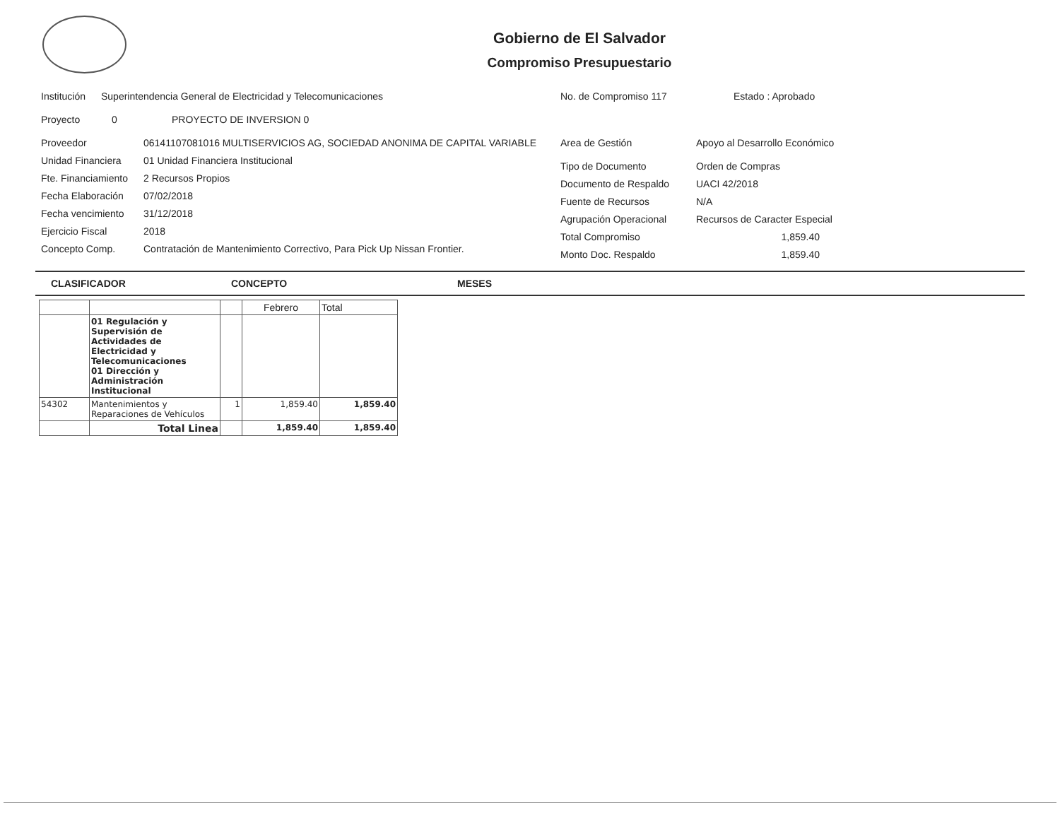Gobierno de El Salvador
Compromiso Presupuestario
Institución Superintendencia General de Electricidad y Telecomunicaciones
Proyecto 0 PROYECTO DE INVERSION 0
Proveedor 06141107081016 MULTISERVICIOS AG, SOCIEDAD ANONIMA DE CAPITAL VARIABLE
Unidad Financiera 01 Unidad Financiera Institucional
Fte. Financiamiento 2 Recursos Propios
Fecha Elaboración 07/02/2018
Fecha vencimiento 31/12/2018
Ejercicio Fiscal 2018
Concepto Comp. Contratación de Mantenimiento Correctivo, Para Pick Up Nissan Frontier.
No. de Compromiso 117 Estado : Aprobado
Area de Gestión Apoyo al Desarrollo Económico
Tipo de Documento Orden de Compras
Documento de Respaldo UACI 42/2018
Fuente de Recursos N/A
Agrupación Operacional Recursos de Caracter Especial
Total Compromiso 1,859.40
Monto Doc. Respaldo 1,859.40
CLASIFICADOR CONCEPTO MESES
| | | | Febrero | Total |
| --- | --- | --- | --- | --- |
| | 01 Regulación y Supervisión de Actividades de Electricidad y Telecomunicaciones 01 Dirección y Administración Institucional | | | |
| 54302 | Mantenimientos y Reparaciones de Vehículos | 1 | 1,859.40 | 1,859.40 |
| | Total Linea | | 1,859.40 | 1,859.40 |